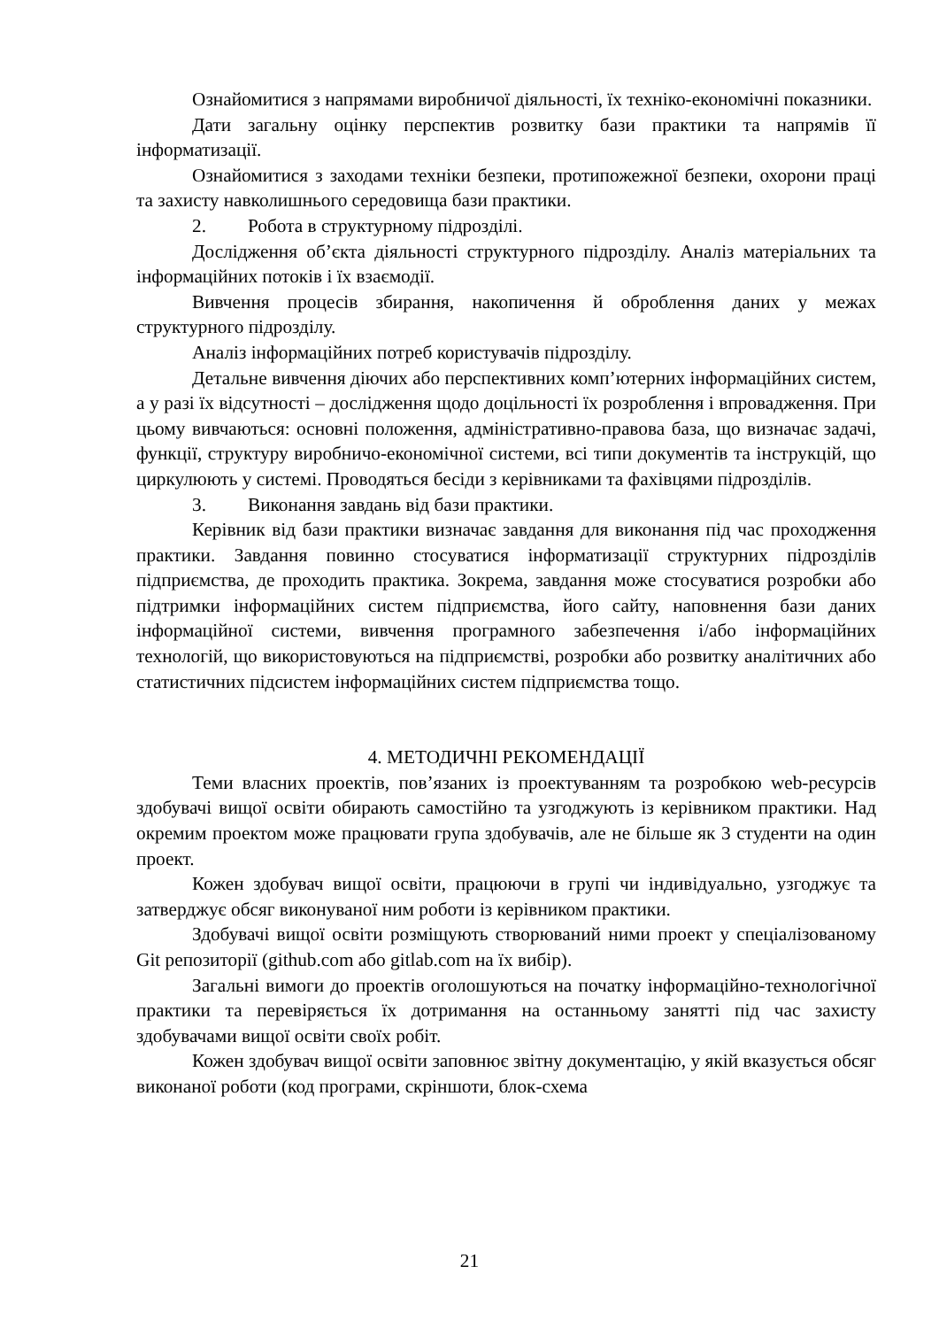Ознайомитися з напрямами виробничої діяльності, їх техніко-економічні показники.
Дати загальну оцінку перспектив розвитку бази практики та напрямів її інформатизації.
Ознайомитися з заходами техніки безпеки, протипожежної безпеки, охорони праці та захисту навколишнього середовища бази практики.
2. Робота в структурному підрозділі.
Дослідження об’єкта діяльності структурного підрозділу. Аналіз матеріальних та інформаційних потоків і їх взаємодії.
Вивчення процесів збирання, накопичення й оброблення даних у межах структурного підрозділу.
Аналіз інформаційних потреб користувачів підрозділу.
Детальне вивчення діючих або перспективних комп’ютерних інформаційних систем, а у разі їх відсутності – дослідження щодо доцільності їх розроблення і впровадження. При цьому вивчаються: основні положення, адміністративно-правова база, що визначає задачі, функції, структуру виробничо-економічної системи, всі типи документів та інструкцій, що циркулюють у системі. Проводяться бесіди з керівниками та фахівцями підрозділів.
3. Виконання завдань від бази практики.
Керівник від бази практики визначає завдання для виконання під час проходження практики. Завдання повинно стосуватися інформатизації структурних підрозділів підприємства, де проходить практика. Зокрема, завдання може стосуватися розробки або підтримки інформаційних систем підприємства, його сайту, наповнення бази даних інформаційної системи, вивчення програмного забезпечення і/або інформаційних технологій, що використовуються на підприємстві, розробки або розвитку аналітичних або статистичних підсистем інформаційних систем підприємства тощо.
4. МЕТОДИЧНІ РЕКОМЕНДАЦІЇ
Теми власних проектів, пов’язаних із проектуванням та розробкою web-ресурсів здобувачі вищої освіти обирають самостійно та узгоджують із керівником практики. Над окремим проектом може працювати група здобувачів, але не більше як 3 студенти на один проект.
Кожен здобувач вищої освіти, працюючи в групі чи індивідуально, узгоджує та затверджує обсяг виконуваної ним роботи із керівником практики.
Здобувачі вищої освіти розміщують створюваний ними проект у спеціалізованому Git репозиторії (github.com або gitlab.com на їх вибір).
Загальні вимоги до проектів оголошуються на початку інформаційно-технологічної практики та перевіряється їх дотримання на останньому занятті під час захисту здобувачами вищої освіти своїх робіт.
Кожен здобувач вищої освіти заповнює звітну документацію, у якій вказується обсяг виконаної роботи (код програми, скріншоти, блок-схема
21